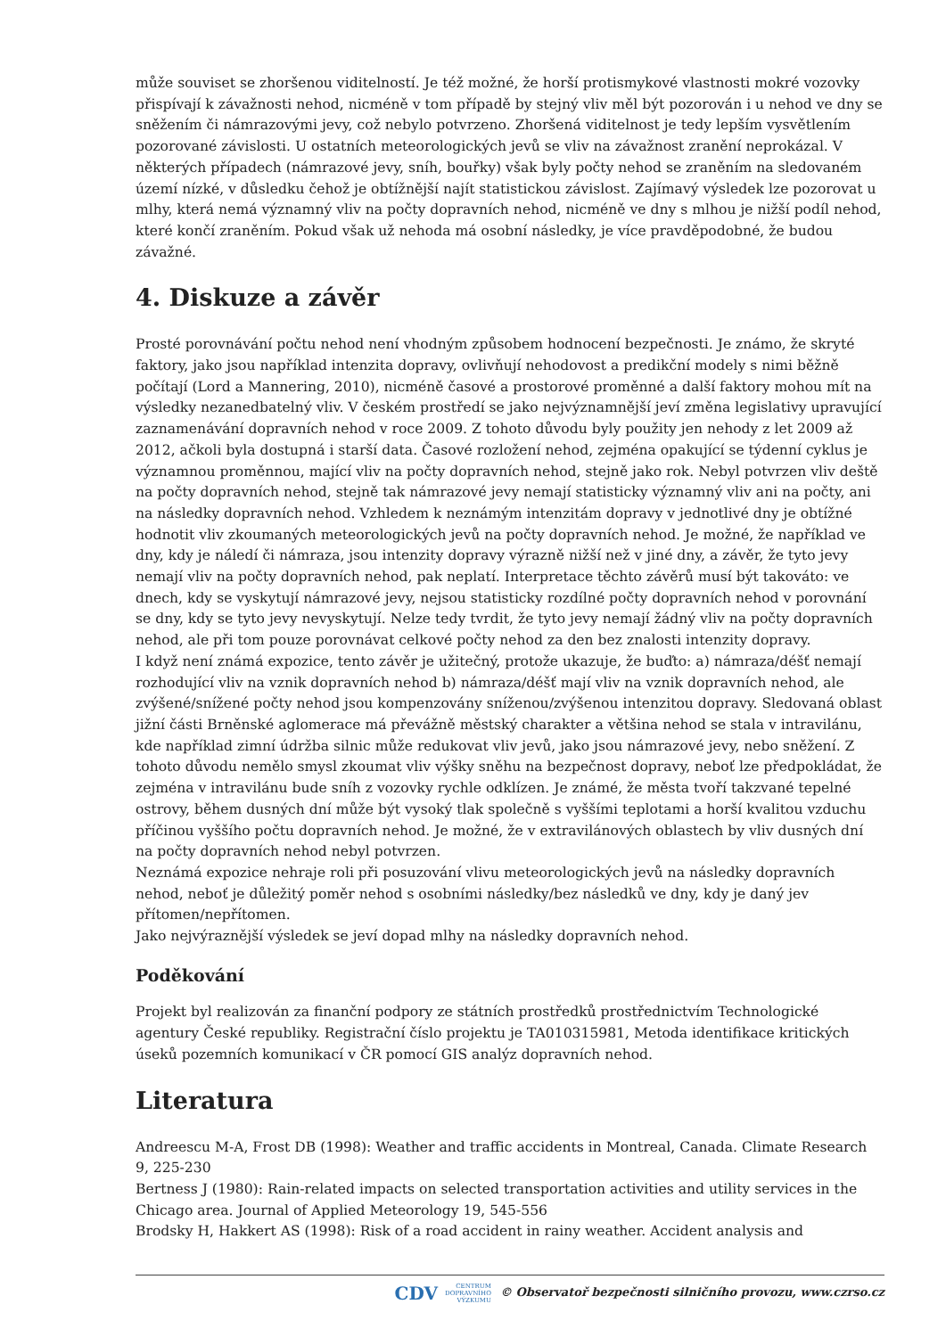může souviset se zhoršenou viditelností. Je též možné, že horší protismykové vlastnosti mokré vozovky přispívají k závažnosti nehod, nicméně v tom případě by stejný vliv měl být pozorován i u nehod ve dny se sněžením či námrazovými jevy, což nebylo potvrzeno. Zhoršená viditelnost je tedy lepším vysvětlením pozorované závislosti. U ostatních meteorologických jevů se vliv na závažnost zranění neprokázal. V některých případech (námrazové jevy, sníh, bouřky) však byly počty nehod se zraněním na sledovaném území nízké, v důsledku čehož je obtížnější najít statistickou závislost. Zajímavý výsledek lze pozorovat u mlhy, která nemá významný vliv na počty dopravních nehod, nicméně ve dny s mlhou je nižší podíl nehod, které končí zraněním. Pokud však už nehoda má osobní následky, je více pravděpodobné, že budou závažné.
4. Diskuze a závěr
Prosté porovnávání počtu nehod není vhodným způsobem hodnocení bezpečnosti. Je známo, že skryté faktory, jako jsou například intenzita dopravy, ovlivňují nehodovost a predikční modely s nimi běžně počítají (Lord a Mannering, 2010), nicméně časové a prostorové proměnné a další faktory mohou mít na výsledky nezanedbatelný vliv. V českém prostředí se jako nejvýznamnější jeví změna legislativy upravující zaznamenávání dopravních nehod v roce 2009. Z tohoto důvodu byly použity jen nehody z let 2009 až 2012, ačkoli byla dostupná i starší data. Časové rozložení nehod, zejména opakující se týdenní cyklus je významnou proměnnou, mající vliv na počty dopravních nehod, stejně jako rok. Nebyl potvrzen vliv deště na počty dopravních nehod, stejně tak námrazové jevy nemají statisticky významný vliv ani na počty, ani na následky dopravních nehod. Vzhledem k neznámým intenzitám dopravy v jednotlivé dny je obtížné hodnotit vliv zkoumaných meteorologických jevů na počty dopravních nehod. Je možné, že například ve dny, kdy je náledí či námraza, jsou intenzity dopravy výrazně nižší než v jiné dny, a závěr, že tyto jevy nemají vliv na počty dopravních nehod, pak neplatí. Interpretace těchto závěrů musí být takováto: ve dnech, kdy se vyskytují námrazové jevy, nejsou statisticky rozdílné počty dopravních nehod v porovnání se dny, kdy se tyto jevy nevyskytují. Nelze tedy tvrdit, že tyto jevy nemají žádný vliv na počty dopravních nehod, ale při tom pouze porovnávat celkové počty nehod za den bez znalosti intenzity dopravy.
I když není známá expozice, tento závěr je užitečný, protože ukazuje, že buďto: a) námraza/déšť nemají rozhodující vliv na vznik dopravních nehod b) námraza/déšť mají vliv na vznik dopravních nehod, ale zvýšené/snížené počty nehod jsou kompenzovány sníženou/zvýšenou intenzitou dopravy. Sledovaná oblast jižní části Brněnské aglomerace má převážně městský charakter a většina nehod se stala v intravilánu, kde například zimní údržba silnic může redukovat vliv jevů, jako jsou námrazové jevy, nebo sněžení. Z tohoto důvodu nemělo smysl zkoumat vliv výšky sněhu na bezpečnost dopravy, neboť lze předpokládat, že zejména v intravilánu bude sníh z vozovky rychle odklízen. Je známé, že města tvoří takzvané tepelné ostrovy, během dusných dní může být vysoký tlak společně s vyššími teplotami a horší kvalitou vzduchu příčinou vyššího počtu dopravních nehod. Je možné, že v extravilánových oblastech by vliv dusných dní na počty dopravních nehod nebyl potvrzen.
Neznámá expozice nehraje roli při posuzování vlivu meteorologických jevů na následky dopravních nehod, neboť je důležitý poměr nehod s osobními následky/bez následků ve dny, kdy je daný jev přítomen/nepřítomen.
Jako nejvýraznější výsledek se jeví dopad mlhy na následky dopravních nehod.
Poděkování
Projekt byl realizován za finanční podpory ze státních prostředků prostřednictvím Technologické agentury České republiky. Registrační číslo projektu je TA010315981, Metoda identifikace kritických úseků pozemních komunikací v ČR pomocí GIS analýz dopravních nehod.
Literatura
Andreescu M-A, Frost DB (1998): Weather and traffic accidents in Montreal, Canada. Climate Research 9, 225-230
Bertness J (1980): Rain-related impacts on selected transportation activities and utility services in the Chicago area. Journal of Applied Meteorology 19, 545-556
Brodsky H, Hakkert AS (1998): Risk of a road accident in rainy weather. Accident analysis and
CDV CENTRUM
DOPRAVNÍHO
VÝZKUMU © Observatoř bezpečnosti silničního provozu, www.czrso.cz